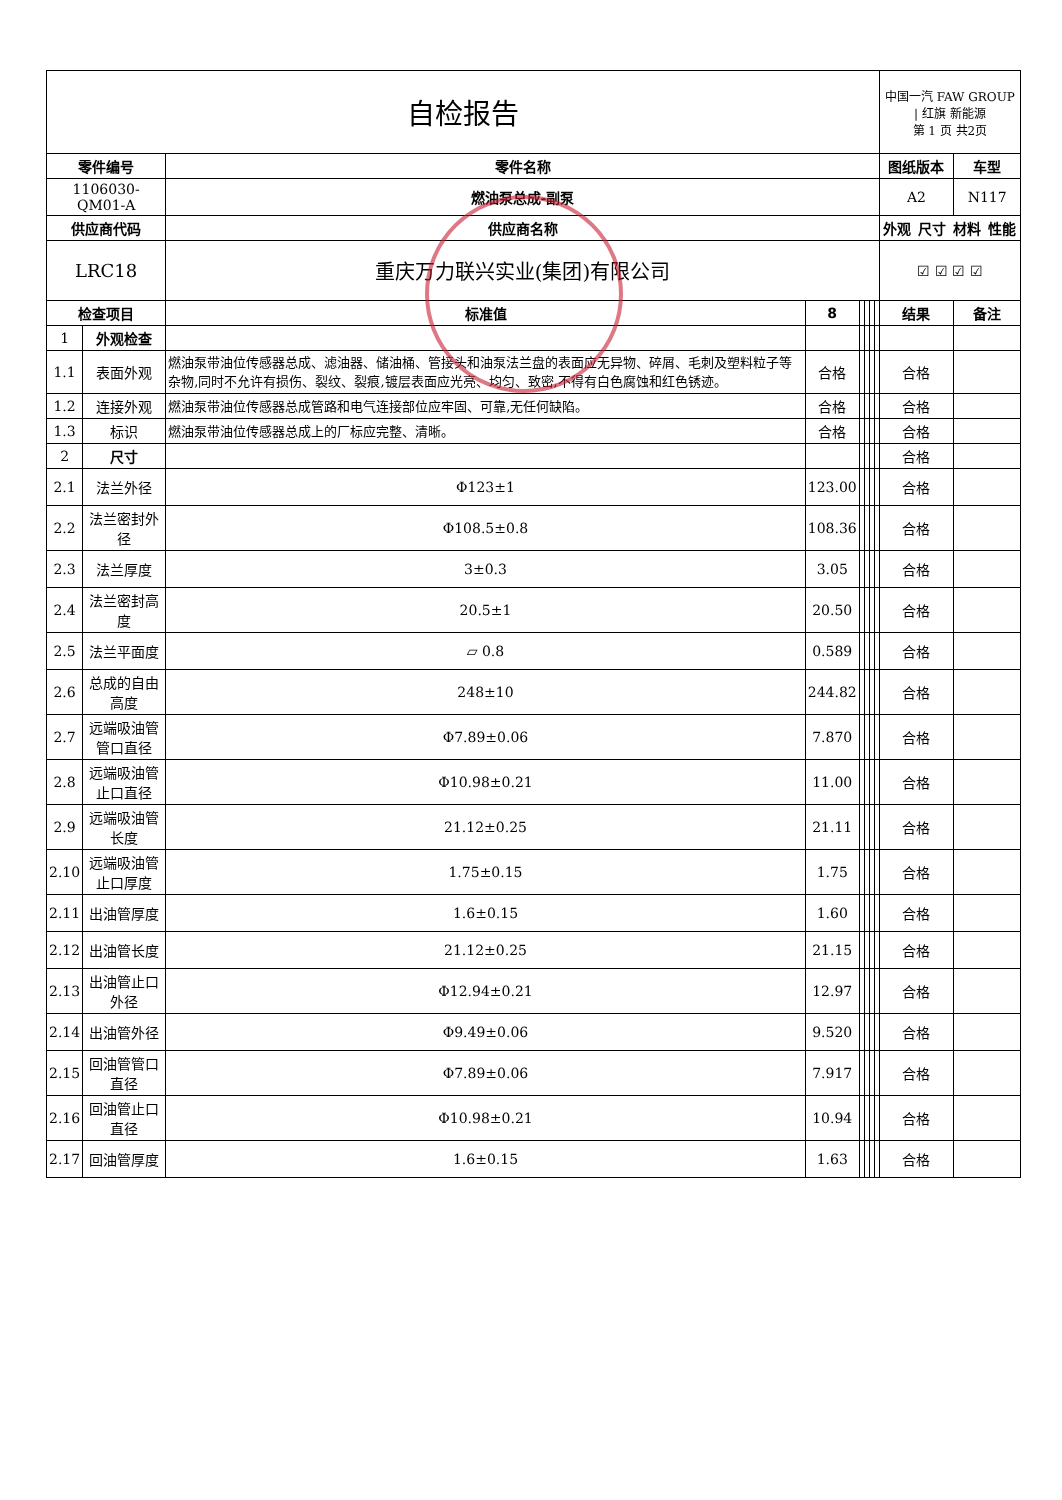| 自检报告 | | | | | | | | 中国一汽 FAW GROUP / 红旗 新能源 第 1 页 共2页 | |
| 零件编号 | | 零件名称 | | | | | | 图纸版本 | 车型 |
| 1106030-QM01-A | | 燃油泵总成-副泵 | | | | | | A2 | N117 |
| 供应商代码 | | 供应商名称 | | | | | | / 外观 / 尺寸 / 材料 / 性能 / / --- / --- / --- / --- / | |
| LRC18 | | 重庆万力联兴实业(集团)有限公司 | | | | | | ☑ ☑ ☑ ☑ | |
| 检查项目 | | 标准值 | 8 | | | | | 结果 | 备注 |
| 1 | 外观检查 | | | | | | | | |
| 1.1 | 表面外观 | 燃油泵带油位传感器总成、滤油器、储油桶、管接头和油泵法兰盘的表面应无异物、碎屑、毛刺及塑料粒子等杂物,同时不允许有损伤、裂纹、裂痕,镀层表面应光亮、均匀、致密,不得有白色腐蚀和红色锈迹。 | 合格 | | | | | 合格 | |
| 1.2 | 连接外观 | 燃油泵带油位传感器总成管路和电气连接部位应牢固、可靠,无任何缺陷。 | 合格 | | | | | 合格 | |
| 1.3 | 标识 | 燃油泵带油位传感器总成上的厂标应完整、清晰。 | 合格 | | | | | 合格 | |
| 2 | 尺寸 | | | | | | | 合格 | |
| 2.1 | 法兰外径 | Φ123±1 | 123.00 | | | | | 合格 | |
| 2.2 | 法兰密封外径 | Φ108.5±0.8 | 108.36 | | | | | 合格 | |
| 2.3 | 法兰厚度 | 3±0.3 | 3.05 | | | | | 合格 | |
| 2.4 | 法兰密封高度 | 20.5±1 | 20.50 | | | | | 合格 | |
| 2.5 | 法兰平面度 | ▱ 0.8 | 0.589 | | | | | 合格 | |
| 2.6 | 总成的自由高度 | 248±10 | 244.82 | | | | | 合格 | |
| 2.7 | 远端吸油管管口直径 | Φ7.89±0.06 | 7.870 | | | | | 合格 | |
| 2.8 | 远端吸油管止口直径 | Φ10.98±0.21 | 11.00 | | | | | 合格 | |
| 2.9 | 远端吸油管长度 | 21.12±0.25 | 21.11 | | | | | 合格 | |
| 2.10 | 远端吸油管止口厚度 | 1.75±0.15 | 1.75 | | | | | 合格 | |
| 2.11 | 出油管厚度 | 1.6±0.15 | 1.60 | | | | | 合格 | |
| 2.12 | 出油管长度 | 21.12±0.25 | 21.15 | | | | | 合格 | |
| 2.13 | 出油管止口外径 | Φ12.94±0.21 | 12.97 | | | | | 合格 | |
| 2.14 | 出油管外径 | Φ9.49±0.06 | 9.520 | | | | | 合格 | |
| 2.15 | 回油管管口直径 | Φ7.89±0.06 | 7.917 | | | | | 合格 | |
| 2.16 | 回油管止口直径 | Φ10.98±0.21 | 10.94 | | | | | 合格 | |
| 2.17 | 回油管厚度 | 1.6±0.15 | 1.63 | | | | | 合格 | |